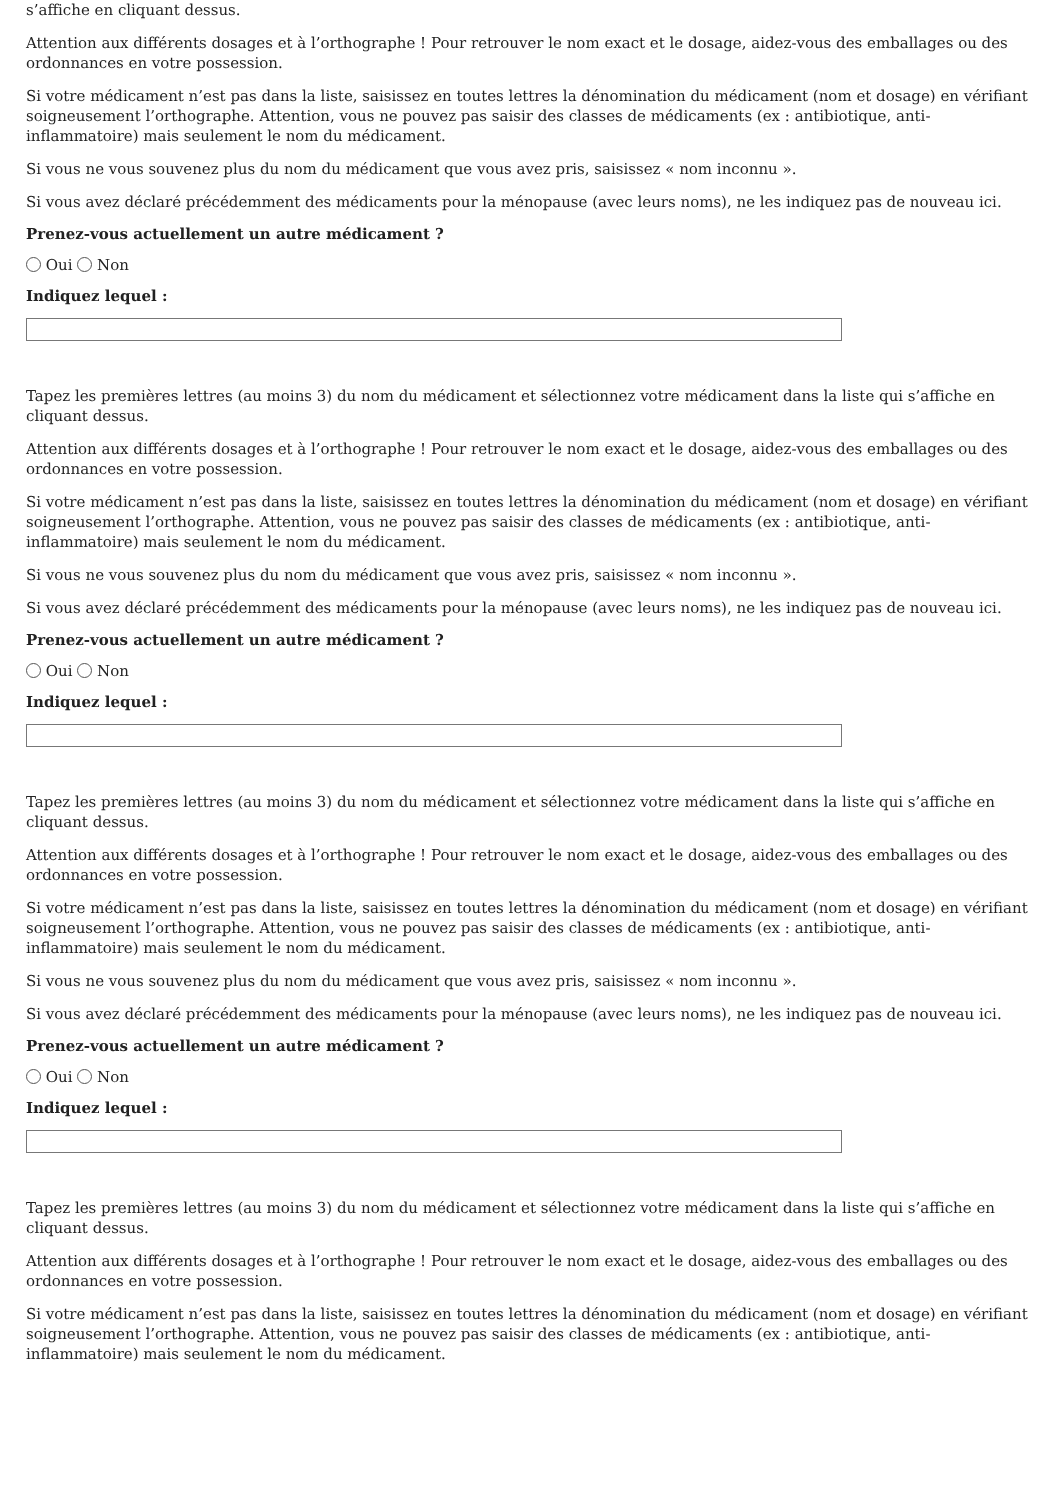s’affiche en cliquant dessus.
Attention aux différents dosages et à l’orthographe ! Pour retrouver le nom exact et le dosage, aidez-vous des emballages ou des ordonnances en votre possession.
Si votre médicament n’est pas dans la liste, saisissez en toutes lettres la dénomination du médicament (nom et dosage) en vérifiant soigneusement l’orthographe. Attention, vous ne pouvez pas saisir des classes de médicaments (ex : antibiotique, anti-inflammatoire) mais seulement le nom du médicament.
Si vous ne vous souvenez plus du nom du médicament que vous avez pris, saisissez « nom inconnu ».
Si vous avez déclaré précédemment des médicaments pour la ménopause (avec leurs noms), ne les indiquez pas de nouveau ici.
Prenez-vous actuellement un autre médicament ?
Oui Non
Indiquez lequel :
Tapez les premières lettres (au moins 3) du nom du médicament et sélectionnez votre médicament dans la liste qui s’affiche en cliquant dessus.
Attention aux différents dosages et à l’orthographe ! Pour retrouver le nom exact et le dosage, aidez-vous des emballages ou des ordonnances en votre possession.
Si votre médicament n’est pas dans la liste, saisissez en toutes lettres la dénomination du médicament (nom et dosage) en vérifiant soigneusement l’orthographe. Attention, vous ne pouvez pas saisir des classes de médicaments (ex : antibiotique, anti-inflammatoire) mais seulement le nom du médicament.
Si vous ne vous souvenez plus du nom du médicament que vous avez pris, saisissez « nom inconnu ».
Si vous avez déclaré précédemment des médicaments pour la ménopause (avec leurs noms), ne les indiquez pas de nouveau ici.
Prenez-vous actuellement un autre médicament ?
Oui Non
Indiquez lequel :
Tapez les premières lettres (au moins 3) du nom du médicament et sélectionnez votre médicament dans la liste qui s’affiche en cliquant dessus.
Attention aux différents dosages et à l’orthographe ! Pour retrouver le nom exact et le dosage, aidez-vous des emballages ou des ordonnances en votre possession.
Si votre médicament n’est pas dans la liste, saisissez en toutes lettres la dénomination du médicament (nom et dosage) en vérifiant soigneusement l’orthographe. Attention, vous ne pouvez pas saisir des classes de médicaments (ex : antibiotique, anti-inflammatoire) mais seulement le nom du médicament.
Si vous ne vous souvenez plus du nom du médicament que vous avez pris, saisissez « nom inconnu ».
Si vous avez déclaré précédemment des médicaments pour la ménopause (avec leurs noms), ne les indiquez pas de nouveau ici.
Prenez-vous actuellement un autre médicament ?
Oui Non
Indiquez lequel :
Tapez les premières lettres (au moins 3) du nom du médicament et sélectionnez votre médicament dans la liste qui s’affiche en cliquant dessus.
Attention aux différents dosages et à l’orthographe ! Pour retrouver le nom exact et le dosage, aidez-vous des emballages ou des ordonnances en votre possession.
Si votre médicament n’est pas dans la liste, saisissez en toutes lettres la dénomination du médicament (nom et dosage) en vérifiant soigneusement l’orthographe. Attention, vous ne pouvez pas saisir des classes de médicaments (ex : antibiotique, anti-inflammatoire) mais seulement le nom du médicament.